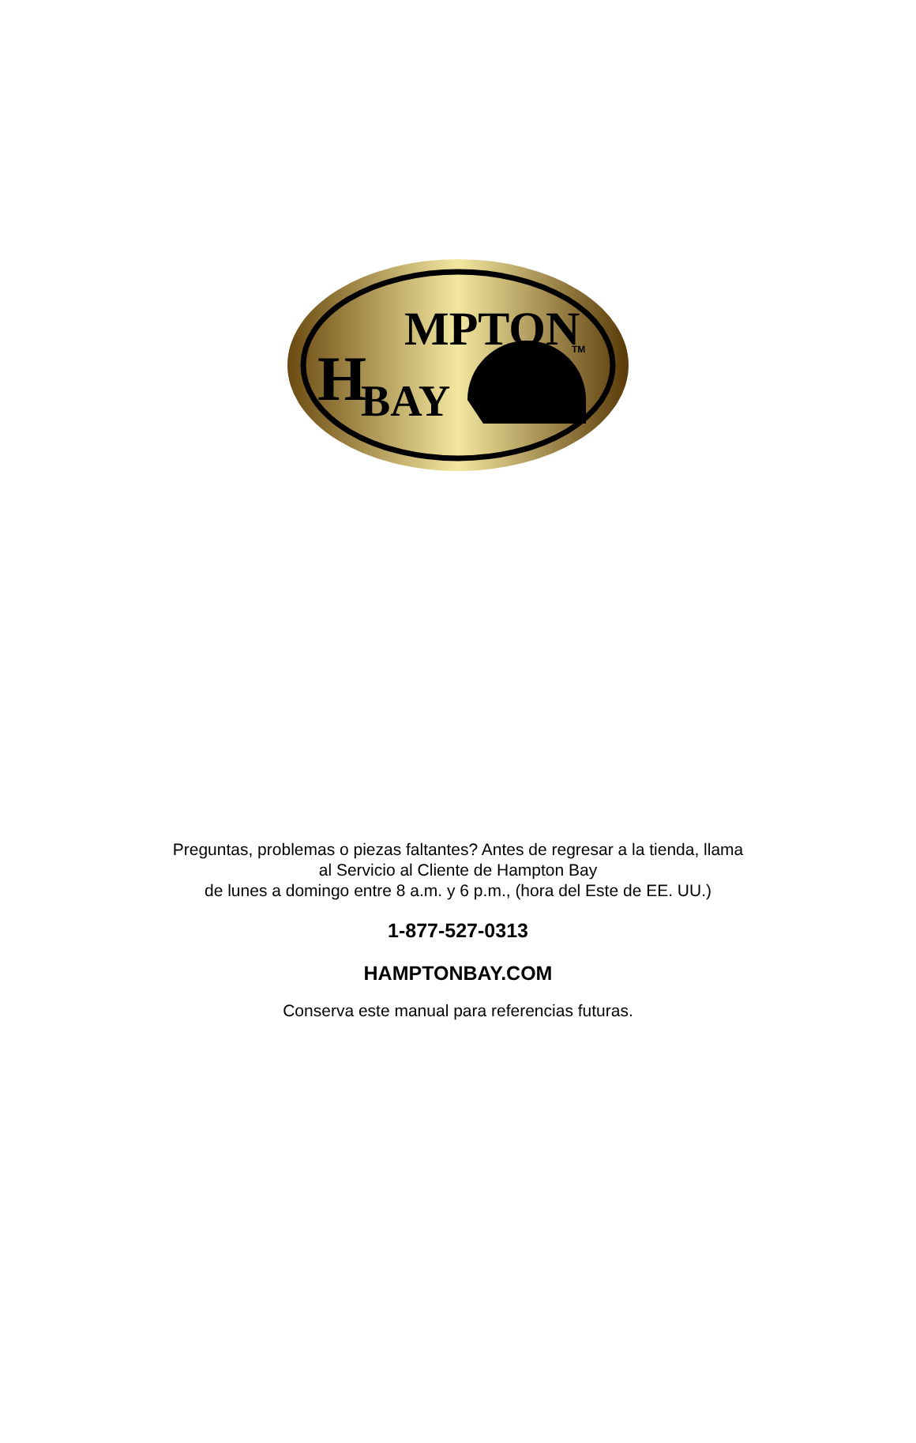MPTON
H
BAY
TM
Preguntas, problemas o piezas faltantes? Antes de regresar a la tienda, llama
al Servicio al Cliente de Hampton Bay
de lunes a domingo entre 8 a.m. y 6 p.m., (hora del Este de EE. UU.)
1-877-527-0313
HAMPTONBAY.COM
Conserva este manual para referencias futuras.